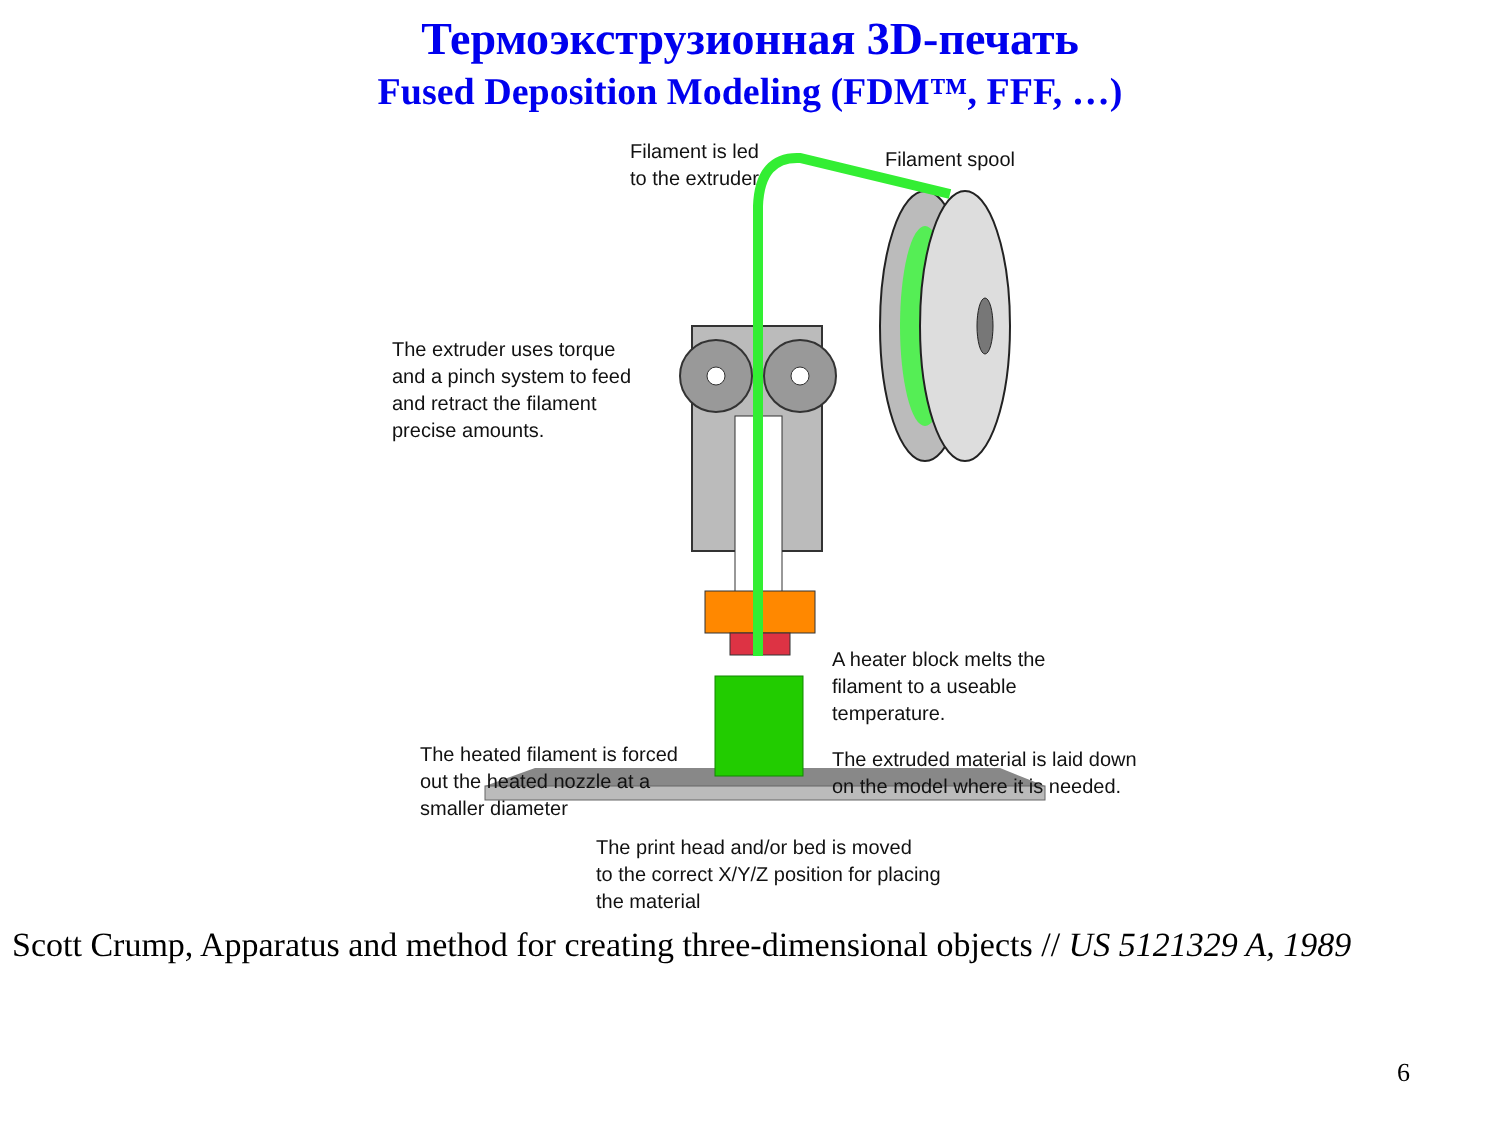Термоэкструзионная 3D-печать
Fused Deposition Modeling (FDM™, FFF, …)
Filament is led
to the extruder
Filament spool
The extruder uses torque
and a pinch system to feed
and retract the filament
precise amounts.
A heater block melts the
filament to a useable
temperature.
The heated filament is forced
out the heated nozzle at a
smaller diameter
The extruded material is laid down
on the model where it is needed.
The print head and/or bed is moved
to the correct X/Y/Z position for placing
the material
Scott Crump, Apparatus and method for creating three-dimensional objects // US 5121329 A, 1989
6